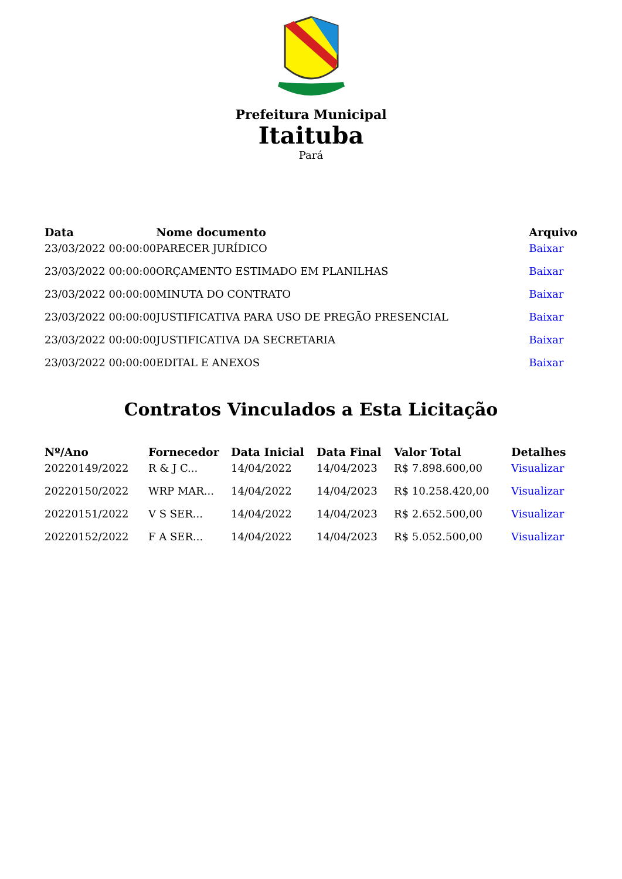Prefeitura Municipal
Itaituba
Pará
| Data | Nome documento | Arquivo |
| --- | --- | --- |
| 23/03/2022 00:00:00 | PARECER JURÍDICO | Baixar |
| 23/03/2022 00:00:00 | ORÇAMENTO ESTIMADO EM PLANILHAS | Baixar |
| 23/03/2022 00:00:00 | MINUTA DO CONTRATO | Baixar |
| 23/03/2022 00:00:00 | JUSTIFICATIVA PARA USO DE PREGÃO PRESENCIAL | Baixar |
| 23/03/2022 00:00:00 | JUSTIFICATIVA DA SECRETARIA | Baixar |
| 23/03/2022 00:00:00 | EDITAL E ANEXOS | Baixar |
Contratos Vinculados a Esta Licitação
| Nº/Ano | Fornecedor | Data Inicial | Data Final | Valor Total | Detalhes |
| --- | --- | --- | --- | --- | --- |
| 20220149/2022 | R & J C... | 14/04/2022 | 14/04/2023 | R$ 7.898.600,00 | Visualizar |
| 20220150/2022 | WRP MAR... | 14/04/2022 | 14/04/2023 | R$ 10.258.420,00 | Visualizar |
| 20220151/2022 | V S SER... | 14/04/2022 | 14/04/2023 | R$ 2.652.500,00 | Visualizar |
| 20220152/2022 | F A SER... | 14/04/2022 | 14/04/2023 | R$ 5.052.500,00 | Visualizar |